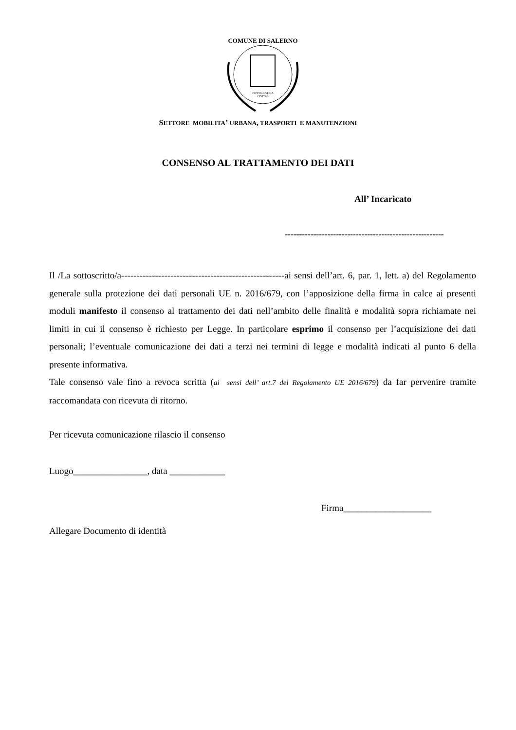COMUNE DI SALERNO
HIPPOCRATICA
CIVITAS
SETTORE MOBILITA’ URBANA, TRASPORTI E MANUTENZIONI
CONSENSO AL TRATTAMENTO DEI DATI
All’ Incaricato
--------------------------------------------------------
Il /La sottoscritto/a-----------------------------------------------------ai sensi dell’art. 6, par. 1, lett. a) del Regolamento generale sulla protezione dei dati personali UE n. 2016/679, con l’apposizione della firma in calce ai presenti moduli manifesto il consenso al trattamento dei dati nell’ambito delle finalità e modalità sopra richiamate nei limiti in cui il consenso è richiesto per Legge. In particolare esprimo il consenso per l’acquisizione dei dati personali; l’eventuale comunicazione dei dati a terzi nei termini di legge e modalità indicati al punto 6 della presente informativa.
Tale consenso vale fino a revoca scritta (ai sensi dell’ art.7 del Regolamento UE 2016/679) da far pervenire tramite raccomandata con ricevuta di ritorno.
Per ricevuta comunicazione rilascio il consenso
Luogo________________, data ____________
Firma___________________
Allegare Documento di identità